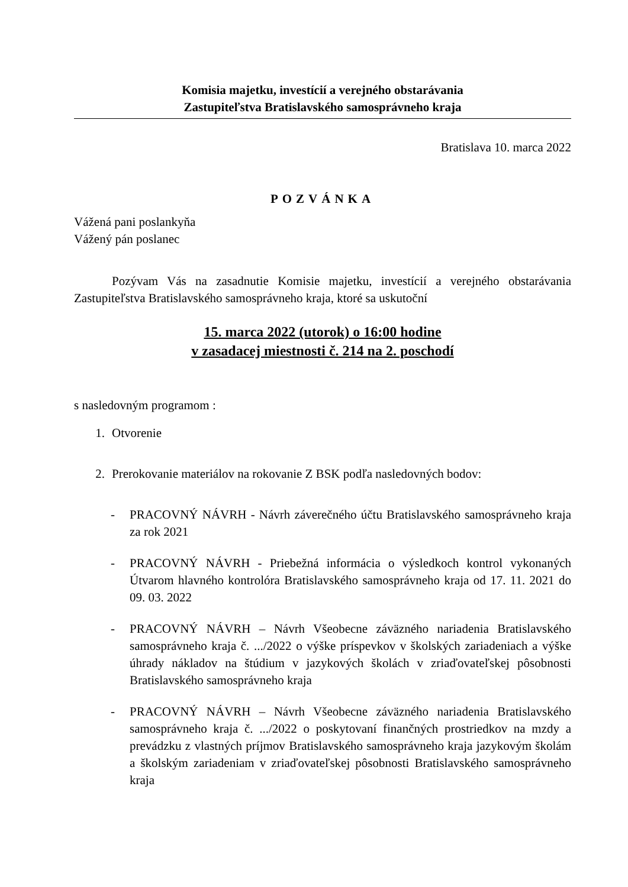Komisia majetku, investícií a verejného obstarávania
Zastupiteľstva Bratislavského samosprávneho kraja
Bratislava 10. marca 2022
POZVÁNKA
Vážená pani poslankyňa
Vážený pán poslanec
Pozývam Vás na zasadnutie Komisie majetku, investícií a verejného obstarávania Zastupiteľstva Bratislavského samosprávneho kraja, ktoré sa uskutoční
15. marca 2022 (utorok) o 16:00 hodine
v zasadacej miestnosti č. 214 na 2. poschodí
s nasledovným programom :
1. Otvorenie
2. Prerokovanie materiálov na rokovanie Z BSK podľa nasledovných bodov:
- PRACOVNÝ NÁVRH - Návrh záverečného účtu Bratislavského samosprávneho kraja za rok 2021
- PRACOVNÝ NÁVRH - Priebežná informácia o výsledkoch kontrol vykonaných Útvarom hlavného kontrolóra Bratislavského samosprávneho kraja od 17. 11. 2021 do 09. 03. 2022
- PRACOVNÝ NÁVRH – Návrh Všeobecne záväzného nariadenia Bratislavského samosprávneho kraja č. .../2022 o výške príspevkov v školských zariadeniach a výške úhrady nákladov na štúdium v jazykových školách v zriaďovateľskej pôsobnosti Bratislavského samosprávneho kraja
- PRACOVNÝ NÁVRH – Návrh Všeobecne záväzného nariadenia Bratislavského samosprávneho kraja č. .../2022 o poskytovaní finančných prostriedkov na mzdy a prevádzku z vlastných príjmov Bratislavského samosprávneho kraja jazykovým školám a školským zariadeniam v zriaďovateľskej pôsobnosti Bratislavského samosprávneho kraja